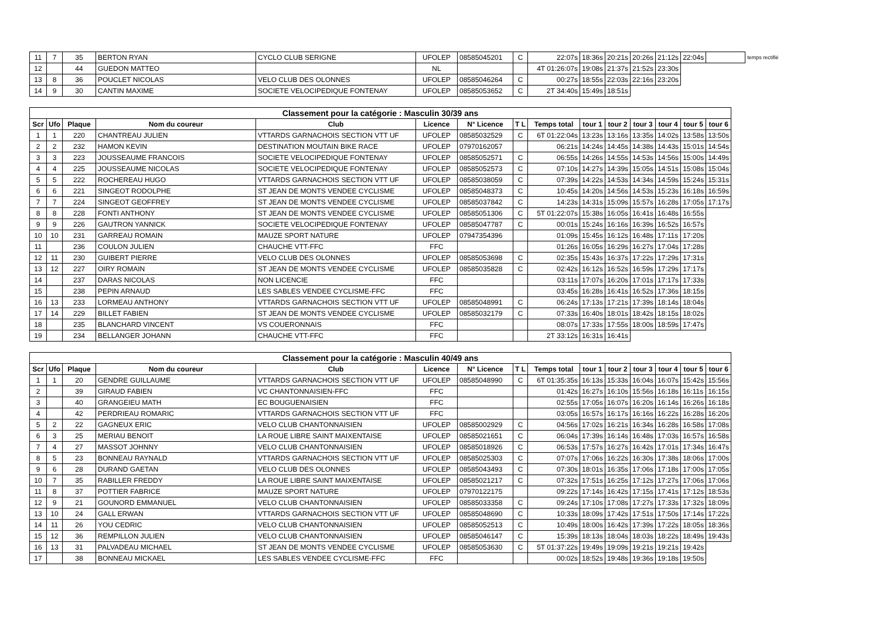| 11 | 7 | 35 | BERTON RYAN | CYCLO CLUB SERIGNE | UFOLEP | 08585045201 | C | 22:07s | 18:36s | 20:21s | 20:26s | 21:12s | 22:04s | | temps rectifié |
| 12 | | 44 | GUEDON MATTEO | | NL | | | 4T 01:26:07s | 19:08s | 21:37s | 21:52s | 23:30s | | | |
| 13 | 8 | 36 | POUCLET NICOLAS | VELO CLUB DES OLONNES | UFOLEP | 08585046264 | C | 00:27s | 18:55s | 22:03s | 22:16s | 23:20s | | | |
| 14 | 9 | 30 | CANTIN MAXIME | SOCIETE VELOCIPEDIQUE FONTENAY | UFOLEP | 08585053652 | C | 2T 34:40s | 15:49s | 18:51s | | | | | |
| Classement pour la catégorie : Masculin 30/39 ans | | | | | | | | | | | | | | |
| Scr | Ufo | Plaque | Nom du coureur | Club | Licence | N° Licence | T L | Temps total | tour 1 | tour 2 | tour 3 | tour 4 | tour 5 | tour 6 |
| 1 | 1 | 220 | CHANTREAU JULIEN | VTTARDS GARNACHOIS SECTION VTT UF | UFOLEP | 08585032529 | C | 6T 01:22:04s | 13:23s | 13:16s | 13:35s | 14:02s | 13:58s | 13:50s |
| 2 | 2 | 232 | HAMON KEVIN | DESTINATION MOUTAIN BIKE RACE | UFOLEP | 07970162057 | | 06:21s | 14:24s | 14:45s | 14:38s | 14:43s | 15:01s | 14:54s |
| 3 | 3 | 223 | JOUSSEAUME FRANCOIS | SOCIETE VELOCIPEDIQUE FONTENAY | UFOLEP | 08585052571 | C | 06:55s | 14:26s | 14:55s | 14:53s | 14:56s | 15:00s | 14:49s |
| 4 | 4 | 225 | JOUSSEAUME NICOLAS | SOCIETE VELOCIPEDIQUE FONTENAY | UFOLEP | 08585052573 | C | 07:10s | 14:27s | 14:39s | 15:05s | 14:51s | 15:08s | 15:04s |
| 5 | 5 | 222 | ROCHEREAU HUGO | VTTARDS GARNACHOIS SECTION VTT UF | UFOLEP | 08585038059 | C | 07:39s | 14:22s | 14:53s | 14:34s | 14:59s | 15:24s | 15:31s |
| 6 | 6 | 221 | SINGEOT RODOLPHE | ST JEAN DE MONTS VENDEE CYCLISME | UFOLEP | 08585048373 | C | 10:45s | 14:20s | 14:56s | 14:53s | 15:23s | 16:18s | 16:59s |
| 7 | 7 | 224 | SINGEOT GEOFFREY | ST JEAN DE MONTS VENDEE CYCLISME | UFOLEP | 08585037842 | C | 14:23s | 14:31s | 15:09s | 15:57s | 16:28s | 17:05s | 17:17s |
| 8 | 8 | 228 | FONTI ANTHONY | ST JEAN DE MONTS VENDEE CYCLISME | UFOLEP | 08585051306 | C | 5T 01:22:07s | 15:38s | 16:05s | 16:41s | 16:48s | 16:55s | |
| 9 | 9 | 226 | GAUTRON YANNICK | SOCIETE VELOCIPEDIQUE FONTENAY | UFOLEP | 08585047787 | C | 00:01s | 15:24s | 16:16s | 16:39s | 16:52s | 16:57s | |
| 10 | 10 | 231 | GARREAU ROMAIN | MAUZE SPORT NATURE | UFOLEP | 07947354396 | | 01:09s | 15:45s | 16:12s | 16:48s | 17:11s | 17:20s | |
| 11 | | 236 | COULON JULIEN | CHAUCHE VTT-FFC | FFC | | | 01:26s | 16:05s | 16:29s | 16:27s | 17:04s | 17:28s | |
| 12 | 11 | 230 | GUIBERT PIERRE | VELO CLUB DES OLONNES | UFOLEP | 08585053698 | C | 02:35s | 15:43s | 16:37s | 17:22s | 17:29s | 17:31s | |
| 13 | 12 | 227 | OIRY ROMAIN | ST JEAN DE MONTS VENDEE CYCLISME | UFOLEP | 08585035828 | C | 02:42s | 16:12s | 16:52s | 16:59s | 17:29s | 17:17s | |
| 14 | | 237 | DARAS NICOLAS | NON LICENCIE | FFC | | | 03:11s | 17:07s | 16:20s | 17:01s | 17:17s | 17:33s | |
| 15 | | 238 | PEPIN ARNAUD | LES SABLES VENDEE CYCLISME-FFC | FFC | | | 03:45s | 16:28s | 16:41s | 16:52s | 17:36s | 18:15s | |
| 16 | 13 | 233 | LORMEAU ANTHONY | VTTARDS GARNACHOIS SECTION VTT UF | UFOLEP | 08585048991 | C | 06:24s | 17:13s | 17:21s | 17:39s | 18:14s | 18:04s | |
| 17 | 14 | 229 | BILLET FABIEN | ST JEAN DE MONTS VENDEE CYCLISME | UFOLEP | 08585032179 | C | 07:33s | 16:40s | 18:01s | 18:42s | 18:15s | 18:02s | |
| 18 | | 235 | BLANCHARD VINCENT | VS COUERONNAIS | FFC | | | 08:07s | 17:33s | 17:55s | 18:00s | 18:59s | 17:47s | |
| 19 | | 234 | BELLANGER JOHANN | CHAUCHE VTT-FFC | FFC | | | 2T 33:12s | 16:31s | 16:41s | | | | |
| Classement pour la catégorie : Masculin 40/49 ans | | | | | | | | | | | | | | |
| Scr | Ufo | Plaque | Nom du coureur | Club | Licence | N° Licence | T L | Temps total | tour 1 | tour 2 | tour 3 | tour 4 | tour 5 | tour 6 |
| 1 | 1 | 20 | GENDRE GUILLAUME | VTTARDS GARNACHOIS SECTION VTT UF | UFOLEP | 08585048990 | C | 6T 01:35:35s | 16:13s | 15:33s | 16:04s | 16:07s | 15:42s | 15:56s |
| 2 | | 39 | GIRAUD FABIEN | VC CHANTONNAISIEN-FFC | FFC | | | 01:42s | 16:27s | 16:10s | 15:56s | 16:18s | 16:11s | 16:15s |
| 3 | | 40 | GRANGEIEU MATH | EC BOUGUENAISIEN | FFC | | | 02:55s | 17:05s | 16:07s | 16:20s | 16:14s | 16:26s | 16:18s |
| 4 | | 42 | PERDRIEAU ROMARIC | VTTARDS GARNACHOIS SECTION VTT UF | FFC | | | 03:05s | 16:57s | 16:17s | 16:16s | 16:22s | 16:28s | 16:20s |
| 5 | 2 | 22 | GAGNEUX ERIC | VELO CLUB CHANTONNAISIEN | UFOLEP | 08585002929 | C | 04:56s | 17:02s | 16:21s | 16:34s | 16:28s | 16:58s | 17:08s |
| 6 | 3 | 25 | MERIAU BENOIT | LA ROUE LIBRE SAINT MAIXENTAISE | UFOLEP | 08585021651 | C | 06:04s | 17:39s | 16:14s | 16:48s | 17:03s | 16:57s | 16:58s |
| 7 | 4 | 27 | MASSOT JOHNNY | VELO CLUB CHANTONNAISIEN | UFOLEP | 08585018926 | C | 06:53s | 17:57s | 16:27s | 16:42s | 17:01s | 17:34s | 16:47s |
| 8 | 5 | 23 | BONNEAU RAYNALD | VTTARDS GARNACHOIS SECTION VTT UF | UFOLEP | 08585025303 | C | 07:07s | 17:06s | 16:22s | 16:30s | 17:38s | 18:06s | 17:00s |
| 9 | 6 | 28 | DURAND GAETAN | VELO CLUB DES OLONNES | UFOLEP | 08585043493 | C | 07:30s | 18:01s | 16:35s | 17:06s | 17:18s | 17:00s | 17:05s |
| 10 | 7 | 35 | RABILLER FREDDY | LA ROUE LIBRE SAINT MAIXENTAISE | UFOLEP | 08585021217 | C | 07:32s | 17:51s | 16:25s | 17:12s | 17:27s | 17:06s | 17:06s |
| 11 | 8 | 37 | POTTIER FABRICE | MAUZE SPORT NATURE | UFOLEP | 07970122175 | | 09:22s | 17:14s | 16:42s | 17:15s | 17:41s | 17:12s | 18:53s |
| 12 | 9 | 21 | GOUNORD EMMANUEL | VELO CLUB CHANTONNAISIEN | UFOLEP | 08585033358 | C | 09:24s | 17:10s | 17:08s | 17:27s | 17:33s | 17:32s | 18:09s |
| 13 | 10 | 24 | GALL ERWAN | VTTARDS GARNACHOIS SECTION VTT UF | UFOLEP | 08585048690 | C | 10:33s | 18:09s | 17:42s | 17:51s | 17:50s | 17:14s | 17:22s |
| 14 | 11 | 26 | YOU CEDRIC | VELO CLUB CHANTONNAISIEN | UFOLEP | 08585052513 | C | 10:49s | 18:00s | 16:42s | 17:39s | 17:22s | 18:05s | 18:36s |
| 15 | 12 | 36 | REMPILLON JULIEN | VELO CLUB CHANTONNAISIEN | UFOLEP | 08585046147 | C | 15:39s | 18:13s | 18:04s | 18:03s | 18:22s | 18:49s | 19:43s |
| 16 | 13 | 31 | PALVADEAU MICHAEL | ST JEAN DE MONTS VENDEE CYCLISME | UFOLEP | 08585053630 | C | 5T 01:37:22s | 19:49s | 19:09s | 19:21s | 19:21s | 19:42s | |
| 17 | | 38 | BONNEAU MICKAEL | LES SABLES VENDEE CYCLISME-FFC | FFC | | | 00:02s | 18:52s | 19:48s | 19:36s | 19:18s | 19:50s | |